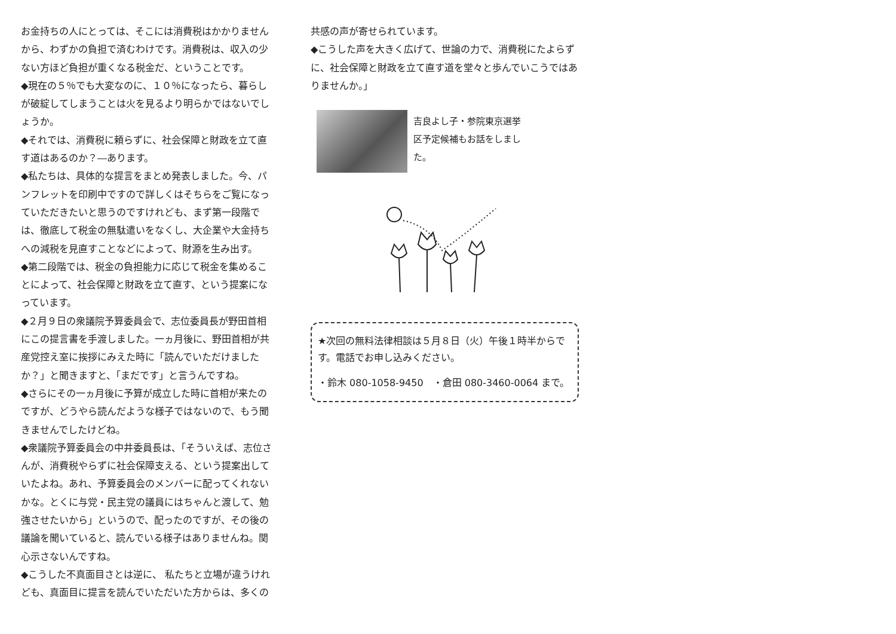お金持ちの人にとっては、そこには消費税はかかりませんから、わずかの負担で済むわけです。消費税は、収入の少ない方ほど負担が重くなる税金だ、ということです。
◆現在の５％でも大変なのに、１０％になったら、暮らしが破綻してしまうことは火を見るより明らかではないでしょうか。
◆それでは、消費税に頼らずに、社会保障と財政を立て直す道はあるのか？―あります。
◆私たちは、具体的な提言をまとめ発表しました。今、パンフレットを印刷中ですので詳しくはそちらをご覧になっていただきたいと思うのですけれども、まず第一段階では、徹底して税金の無駄遣いをなくし、大企業や大金持ちへの減税を見直すことなどによって、財源を生み出す。
◆第二段階では、税金の負担能力に応じて税金を集めることによって、社会保障と財政を立て直す、という提案になっています。
◆２月９日の衆議院予算委員会で、志位委員長が野田首相にこの提言書を手渡しました。一ヵ月後に、野田首相が共産党控え室に挨拶にみえた時に「読んでいただけましたか？」と聞きますと、「まだです」と言うんですね。
◆さらにその一ヵ月後に予算が成立した時に首相が来たのですが、どうやら読んだような様子ではないので、もう聞きませんでしたけどね。
◆衆議院予算委員会の中井委員長は、「そういえば、志位さんが、消費税やらずに社会保障支える、という提案出していたよね。あれ、予算委員会のメンバーに配ってくれないかな。とくに与党・民主党の議員にはちゃんと渡して、勉強させたいから」というので、配ったのですが、その後の議論を聞いていると、読んでいる様子はありませんね。関心示さないんですね。
◆こうした不真面目さとは逆に、 私たちと立場が違うけれども、真面目に提言を読んでいただいた方からは、多くの
共感の声が寄せられています。
◆こうした声を大きく広げて、世論の力で、消費税にたよらずに、社会保障と財政を立て直す道を堂々と歩んでいこうではありませんか。」
吉良よし子・参院東京選挙区予定候補もお話をしました。
★次回の無料法律相談は５月８日（火）午後１時半からです。電話でお申し込みください。
・鈴木 080-1058-9450　・倉田 080-3460-0064 まで。